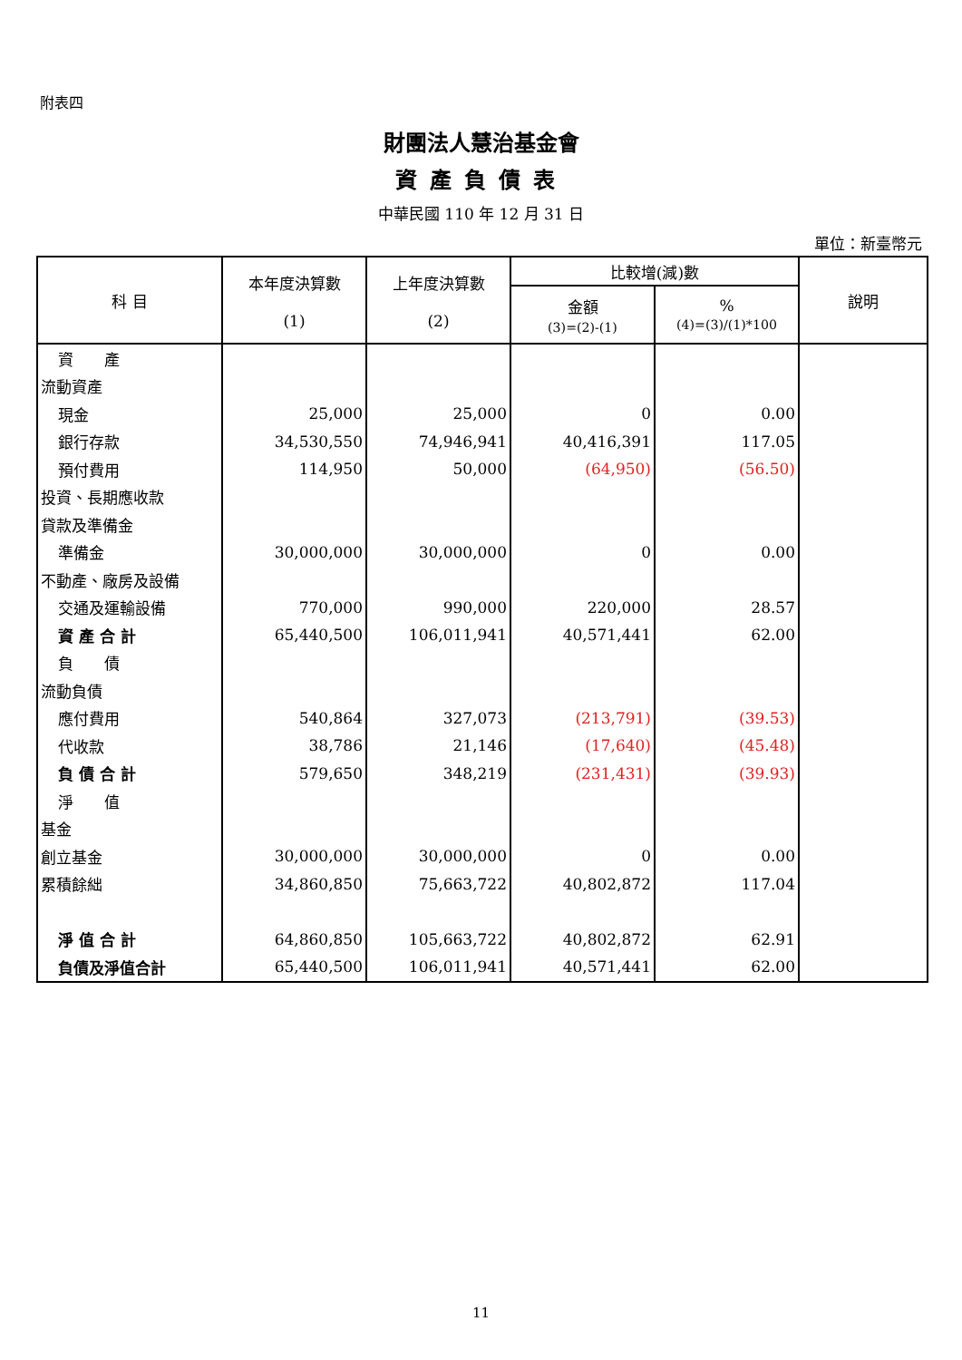附表四
財團法人慧治基金會
資產負債表
中華民國 110 年 12 月 31 日
單位：新臺幣元
| 科 目 | 本年度決算數 (1) | 上年度決算數 (2) | 比較增(減)數 | | 說明 |
| --- | --- | --- | --- | --- | --- |
| | | | 金額 (3)=(2)-(1) | % (4)=(3)/(1)*100 | |
| 資 產 | | | | | |
| 流動資產 | | | | | |
| 現金 | 25,000 | 25,000 | 0 | 0.00 | |
| 銀行存款 | 34,530,550 | 74,946,941 | 40,416,391 | 117.05 | |
| 預付費用 | 114,950 | 50,000 | (64,950) | (56.50) | |
| 投資、長期應收款 | | | | | |
| 貸款及準備金 | | | | | |
| 準備金 | 30,000,000 | 30,000,000 | 0 | 0.00 | |
| 不動產、廠房及設備 | | | | | |
| 交通及運輸設備 | 770,000 | 990,000 | 220,000 | 28.57 | |
| 資 產 合 計 | 65,440,500 | 106,011,941 | 40,571,441 | 62.00 | |
| 負 債 | | | | | |
| 流動負債 | | | | | |
| 應付費用 | 540,864 | 327,073 | (213,791) | (39.53) | |
| 代收款 | 38,786 | 21,146 | (17,640) | (45.48) | |
| 負 債 合 計 | 579,650 | 348,219 | (231,431) | (39.93) | |
| 淨 值 | | | | | |
| 基金 | | | | | |
| 創立基金 | 30,000,000 | 30,000,000 | 0 | 0.00 | |
| 累積餘絀 | 34,860,850 | 75,663,722 | 40,802,872 | 117.04 | |
| 淨 值 合 計 | 64,860,850 | 105,663,722 | 40,802,872 | 62.91 | |
| 負債及淨值合計 | 65,440,500 | 106,011,941 | 40,571,441 | 62.00 | |
11